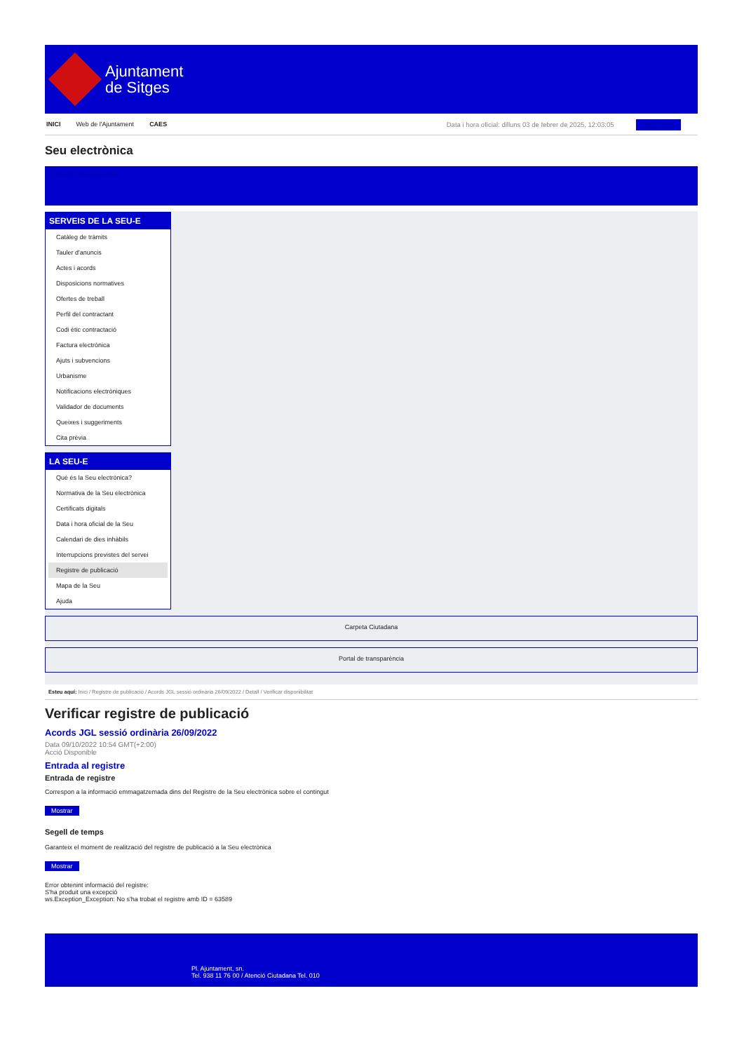Ajuntament
de Sitges
INICI Web de l'Ajuntament CAES
Data i hora oficial: dilluns 03 de febrer de 2025, 12:03:05 Sincronitzar
Seu electrònica
Obtenir còpia autèntica
SERVEIS DE LA SEU-E
Catàleg de tràmits
Tauler d'anuncis
Actes i acords
Disposicions normatives
Ofertes de treball
Perfil del contractant
Codi ètic contractació
Factura electrònica
Ajuts i subvencions
Urbanisme
Notificacions electròniques
Validador de documents
Queixes i suggeriments
Cita prèvia
LA SEU-E
Què és la Seu electrònica?
Normativa de la Seu electrònica
Certificats digitals
Data i hora oficial de la Seu
Calendari de dies inhàbils
Interrupcions previstes del servei
Registre de publicació
Mapa de la Seu
Ajuda
Carpeta Ciutadana
Portal de transparència
Esteu aquí: Inici / Registre de publicació / Acords JGL sessió ordinària 26/09/2022 / Detall / Verificar disponibilitat
Verificar registre de publicació
Acords JGL sessió ordinària 26/09/2022
Data 09/10/2022 10:54 GMT(+2:00)
Acció Disponible
Entrada al registre
Entrada de registre
Correspon a la informació emmagatzemada dins del Registre de la Seu electrònica sobre el contingut
Mostrar
Segell de temps
Garanteix el moment de realització del registre de publicació a la Seu electrònica
Mostrar
Error obtenint informació del registre:
S'ha produit una excepció
ws.Exception_Exception: No s'ha trobat el registre amb ID = 63589
Pl. Ajuntament, sn.
Tel. 938 11 76 00 / Atenció Ciutadana Tel. 010